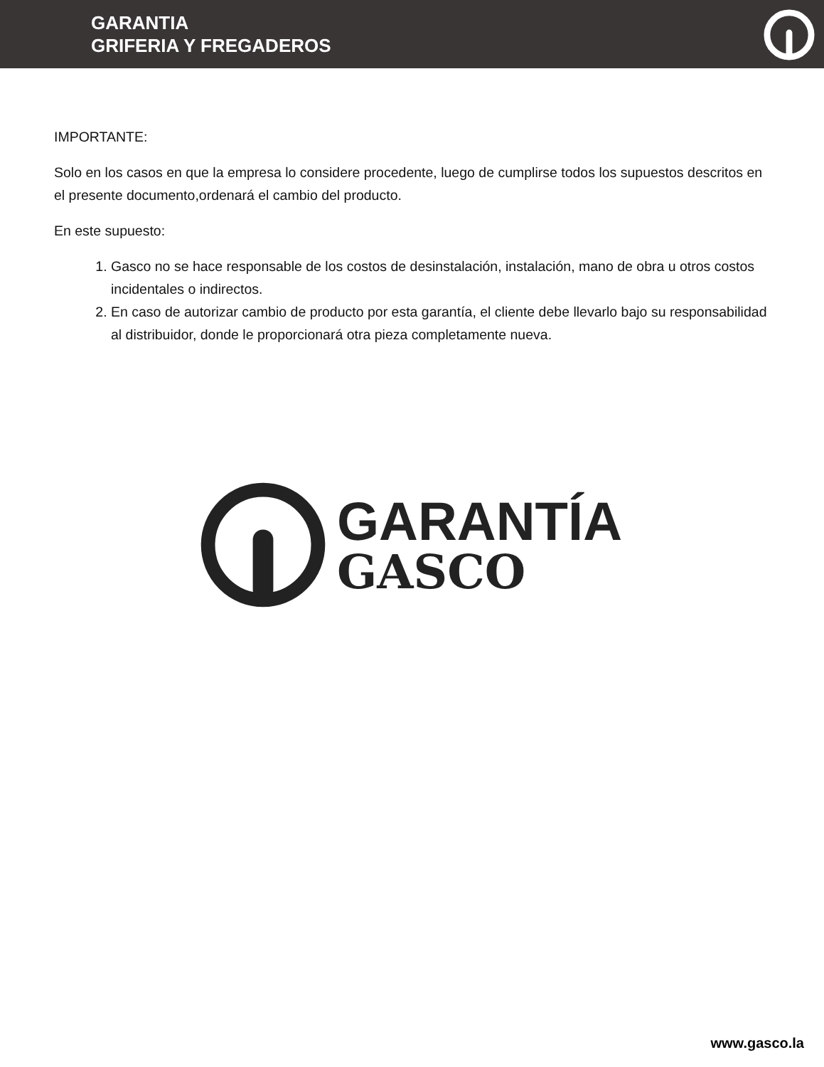GARANTIA
GRIFERIA Y FREGADEROS
IMPORTANTE:
Solo en los casos en que la empresa lo considere procedente, luego de cumplirse todos los supuestos descritos en el presente documento,ordenará el cambio del producto.
En este supuesto:
1. Gasco no se hace responsable de los costos de desinstalación, instalación, mano de obra u otros costos incidentales o indirectos.
2. En caso de autorizar cambio de producto por esta garantía, el cliente debe llevarlo bajo su responsabilidad al distribuidor, donde le proporcionará otra pieza completamente nueva.
GARANTÍA
GASCO
www.gasco.la